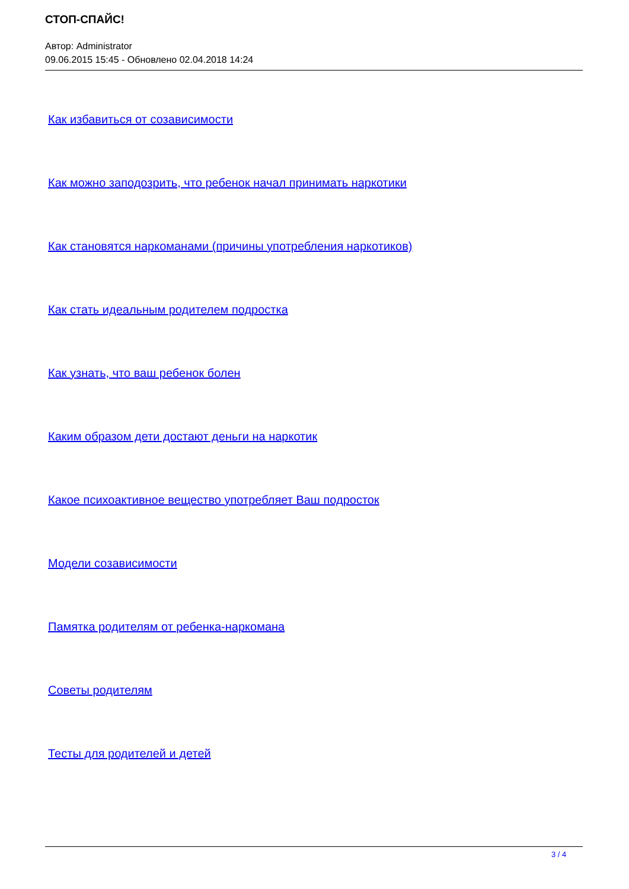СТОП-СПАЙС!
Автор: Administrator
09.06.2015 15:45 - Обновлено 02.04.2018 14:24
Как избавиться от созависимости
Как можно заподозрить, что ребенок начал принимать наркотики
Как становятся наркоманами (причины употребления наркотиков)
Как стать идеальным родителем подростка
Как узнать, что ваш ребенок болен
Каким образом дети достают деньги на наркотик
Какое психоактивное вещество употребляет Ваш подросток
Модели созависимости
Памятка родителям от ребенка-наркомана
Советы родителям
Тесты для родителей и детей
3 / 4